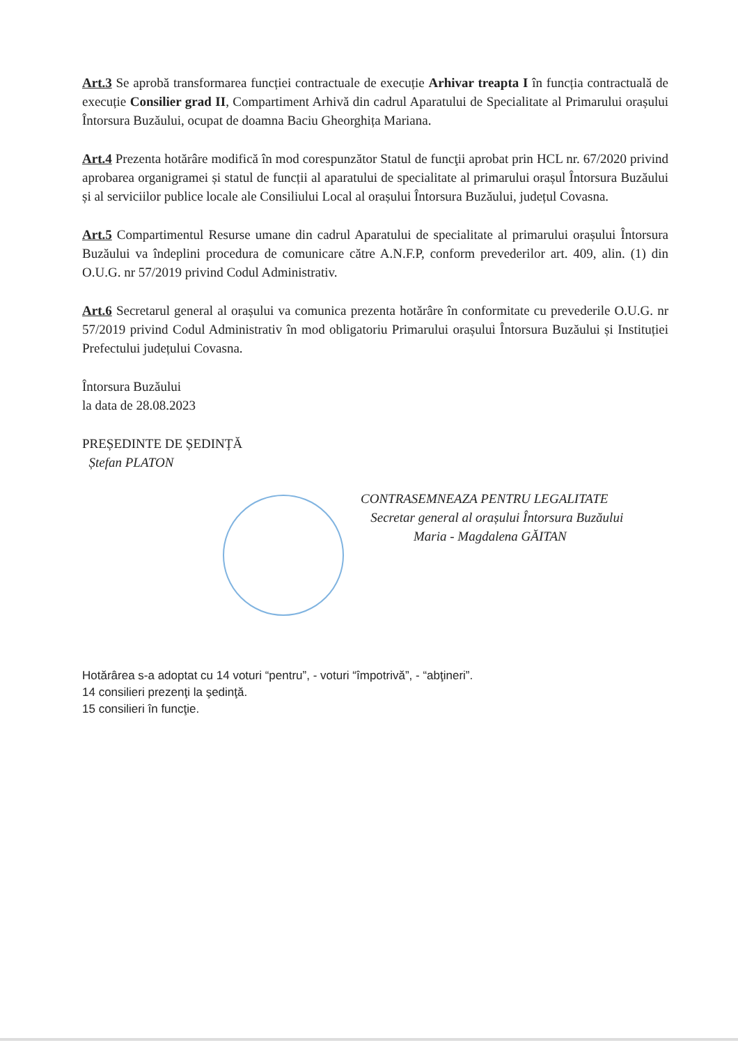Art.3 Se aprobă transformarea funcției contractuale de execuție Arhivar treapta I în funcția contractuală de execuție Consilier grad II, Compartiment Arhivă din cadrul Aparatului de Specialitate al Primarului orașului Întorsura Buzăului, ocupat de doamna Baciu Gheorghița Mariana.
Art.4 Prezenta hotărâre modifică în mod corespunzător Statul de funcţii aprobat prin HCL nr. 67/2020 privind aprobarea organigramei și statul de funcții al aparatului de specialitate al primarului orașul Întorsura Buzăului și al serviciilor publice locale ale Consiliului Local al orașului Întorsura Buzăului, județul Covasna.
Art.5 Compartimentul Resurse umane din cadrul Aparatului de specialitate al primarului orașului Întorsura Buzăului va îndeplini procedura de comunicare către A.N.F.P, conform prevederilor art. 409, alin. (1) din O.U.G. nr 57/2019 privind Codul Administrativ.
Art.6 Secretarul general al orașului va comunica prezenta hotărâre în conformitate cu prevederile O.U.G. nr 57/2019 privind Codul Administrativ în mod obligatoriu Primarului orașului Întorsura Buzăului și Instituției Prefectului județului Covasna.
Întorsura Buzăului
la data de 28.08.2023
PREȘEDINTE DE ȘEDINȚĂ
Ștefan PLATON
CONTRASEMNEAZA PENTRU LEGALITATE
Secretar general al orașului Întorsura Buzăului
Maria - Magdalena GĂITAN
Hotărârea s-a adoptat cu 14 voturi “pentru”, - voturi “împotrivă”, - “abţineri”.
14 consilieri prezenţi la şedinţă.
15 consilieri în funcţie.